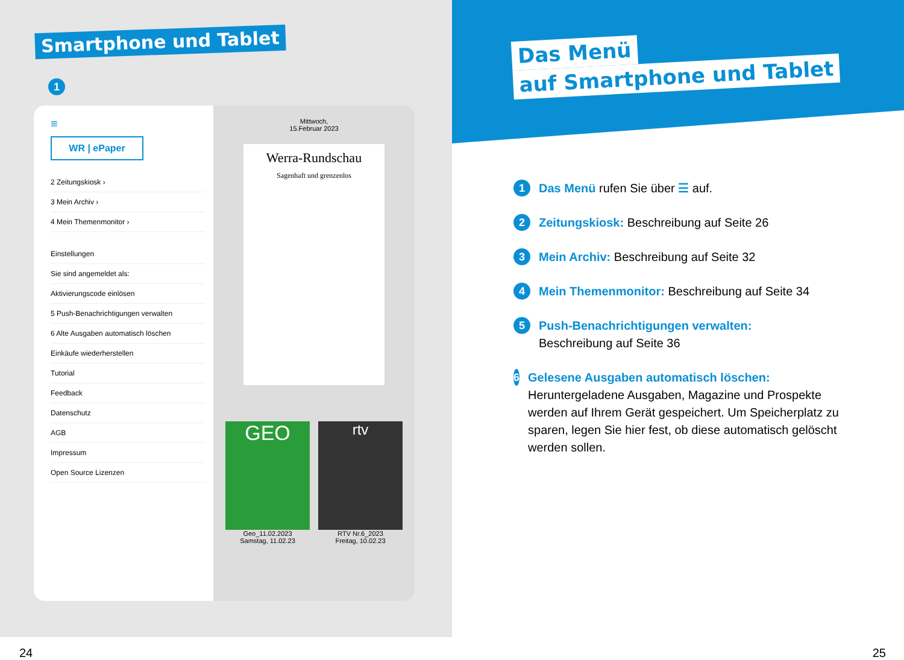Smartphone und Tablet
1
≡
WR | ePaper
2 Zeitungskiosk ›
3 Mein Archiv ›
4 Mein Themenmonitor ›
Einstellungen
Sie sind angemeldet als:
Aktivierungscode einlösen
5 Push-Benachrichtigungen verwalten
6 Alte Ausgaben automatisch löschen
Einkäufe wiederherstellen
Tutorial
Feedback
Datenschutz
AGB
Impressum
Open Source Lizenzen
Mittwoch,
15.Februar 2023
Werra-Rundschau
Sagenhaft und grenzenlos
GEO
Geo_11.02.2023
Samstag, 11.02.23
rtv
RTV Nr.6_2023
Freitag, 10.02.23
24
Das Menü
auf Smartphone und Tablet
1 Das Menü rufen Sie über ☰ auf.
2 Zeitungskiosk: Beschreibung auf Seite 26
3 Mein Archiv: Beschreibung auf Seite 32
4 Mein Themenmonitor: Beschreibung auf Seite 34
5 Push-Benachrichtigungen verwalten:
Beschreibung auf Seite 36
6 Gelesene Ausgaben automatisch löschen:
Heruntergeladene Ausgaben, Magazine und Prospekte werden auf Ihrem Gerät gespeichert. Um Speicherplatz zu sparen, legen Sie hier fest, ob diese automatisch gelöscht werden sollen.
25